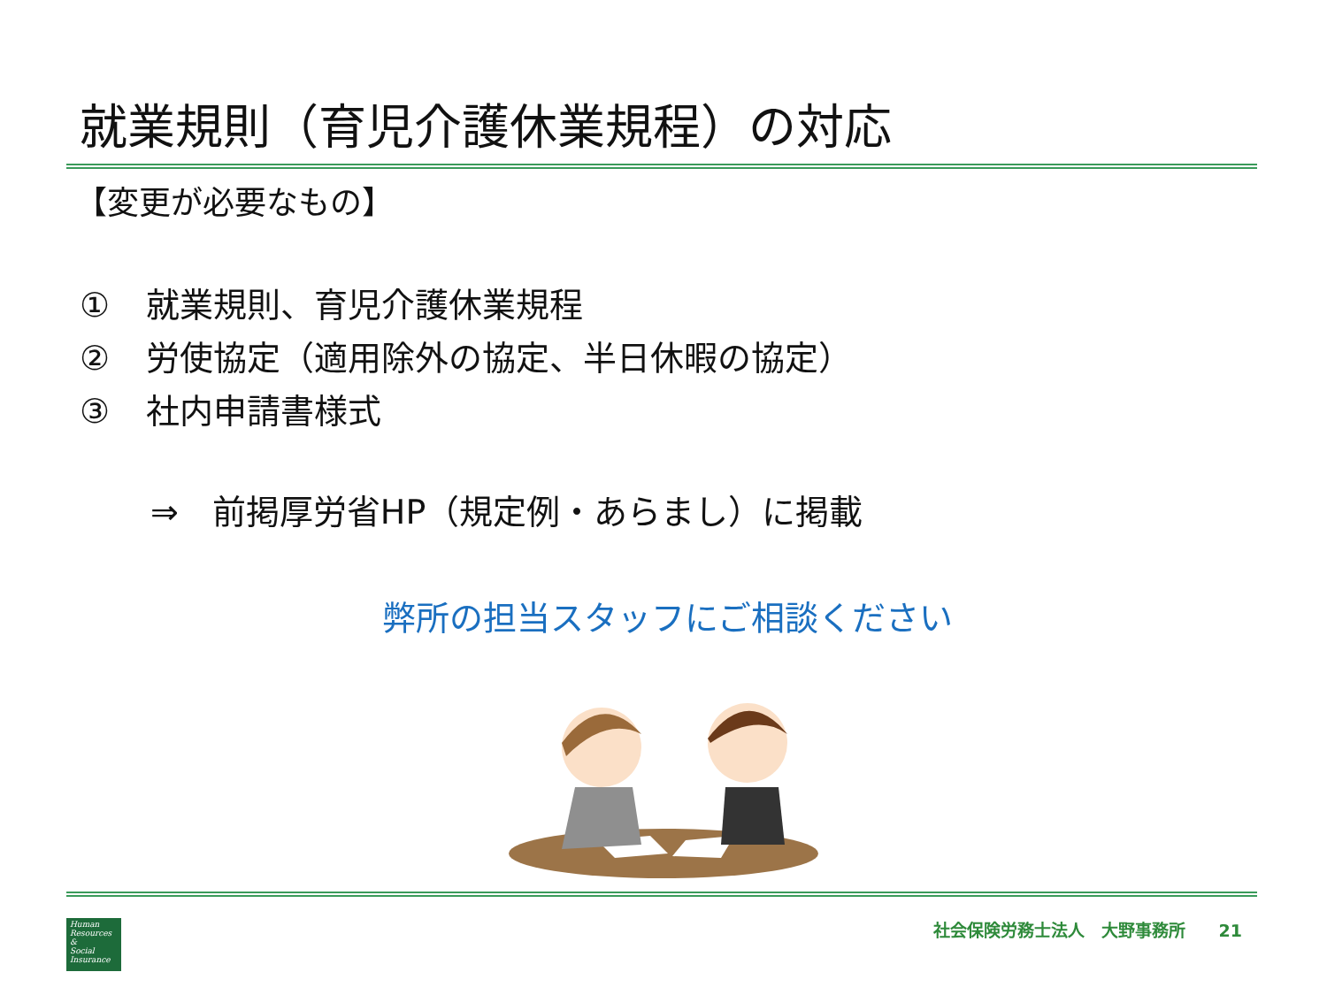就業規則（育児介護休業規程）の対応
【変更が必要なもの】
① 就業規則、育児介護休業規程
② 労使協定（適用除外の協定、半日休暇の協定）
③ 社内申請書様式
⇒　前掲厚労省HP（規定例・あらまし）に掲載
弊所の担当スタッフにご相談ください
Human
Resources
&
Social
Insurance
社会保険労務士法人　大野事務所　　21